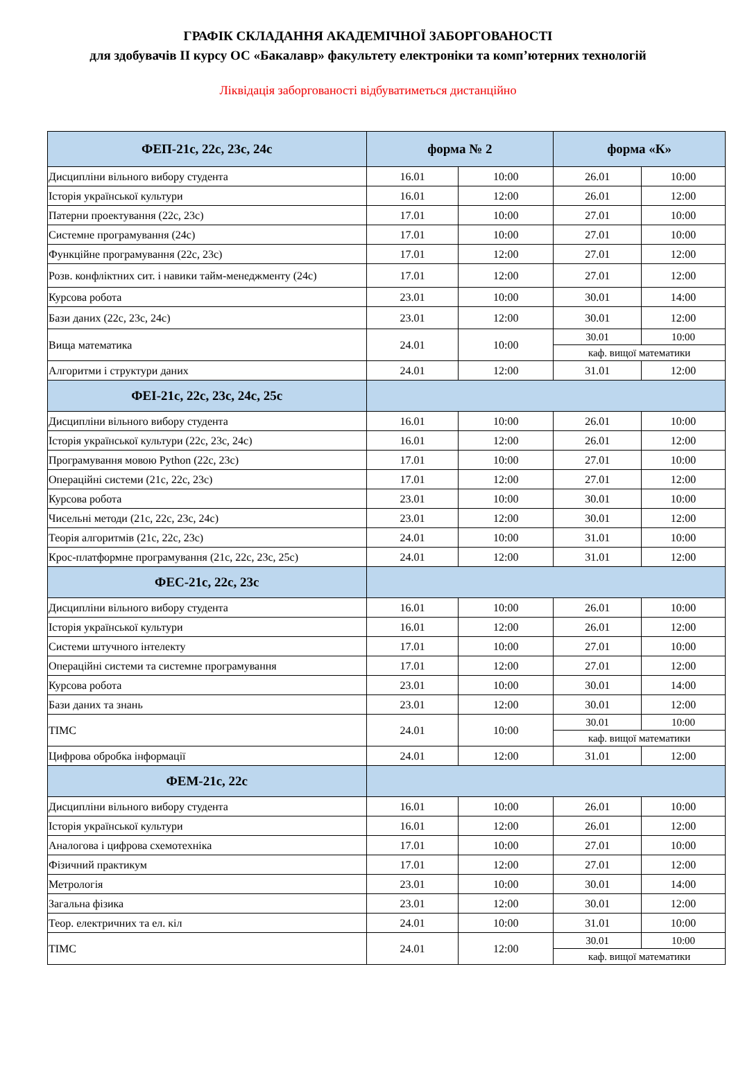ГРАФІК СКЛАДАННЯ АКАДЕМІЧНОЇ ЗАБОРГОВАНОСТІ
для здобувачів ІІ курсу ОС «Бакалавр» факультету електроніки та комп’ютерних технологій
Ліквідація заборгованості відбуватиметься дистанційно
| ФЕП-21с, 22с, 23с, 24с | форма № 2 | | форма «К» | |
| --- | --- | --- | --- | --- |
| Дисципліни вільного вибору студента | 16.01 | 10:00 | 26.01 | 10:00 |
| Історія української культури | 16.01 | 12:00 | 26.01 | 12:00 |
| Патерни проектування (22с, 23с) | 17.01 | 10:00 | 27.01 | 10:00 |
| Системне програмування (24с) | 17.01 | 10:00 | 27.01 | 10:00 |
| Функційне програмування (22с, 23с) | 17.01 | 12:00 | 27.01 | 12:00 |
| Розв. конфліктних сит. і навики тайм-менеджменту (24с) | 17.01 | 12:00 | 27.01 | 12:00 |
| Курсова робота | 23.01 | 10:00 | 30.01 | 14:00 |
| Бази даних (22с, 23с, 24с) | 23.01 | 12:00 | 30.01 | 12:00 |
| Вища математика | 24.01 | 10:00 | 30.01 | 10:00 |
| | | | каф. вищої математики | |
| Алгоритми і структури даних | 24.01 | 12:00 | 31.01 | 12:00 |
| ФЕІ-21с, 22с, 23с, 24с, 25с | | | | |
| Дисципліни вільного вибору студента | 16.01 | 10:00 | 26.01 | 10:00 |
| Історія української культури (22с, 23с, 24с) | 16.01 | 12:00 | 26.01 | 12:00 |
| Програмування мовою Python (22с, 23с) | 17.01 | 10:00 | 27.01 | 10:00 |
| Операційні системи (21с, 22с, 23с) | 17.01 | 12:00 | 27.01 | 12:00 |
| Курсова робота | 23.01 | 10:00 | 30.01 | 10:00 |
| Чисельні методи (21с, 22с, 23с, 24с) | 23.01 | 12:00 | 30.01 | 12:00 |
| Теорія алгоритмів (21с, 22с, 23с) | 24.01 | 10:00 | 31.01 | 10:00 |
| Крос-платформне програмування (21с, 22с, 23с, 25с) | 24.01 | 12:00 | 31.01 | 12:00 |
| ФЕС-21с, 22с, 23с | | | | |
| Дисципліни вільного вибору студента | 16.01 | 10:00 | 26.01 | 10:00 |
| Історія української культури | 16.01 | 12:00 | 26.01 | 12:00 |
| Системи штучного інтелекту | 17.01 | 10:00 | 27.01 | 10:00 |
| Операційні системи та системне програмування | 17.01 | 12:00 | 27.01 | 12:00 |
| Курсова робота | 23.01 | 10:00 | 30.01 | 14:00 |
| Бази даних та знань | 23.01 | 12:00 | 30.01 | 12:00 |
| ТІМС | 24.01 | 10:00 | 30.01 | 10:00 |
| | | | каф. вищої математики | |
| Цифрова обробка інформації | 24.01 | 12:00 | 31.01 | 12:00 |
| ФЕМ-21с, 22с | | | | |
| Дисципліни вільного вибору студента | 16.01 | 10:00 | 26.01 | 10:00 |
| Історія української культури | 16.01 | 12:00 | 26.01 | 12:00 |
| Аналогова і цифрова схемотехніка | 17.01 | 10:00 | 27.01 | 10:00 |
| Фізичний практикум | 17.01 | 12:00 | 27.01 | 12:00 |
| Метрологія | 23.01 | 10:00 | 30.01 | 14:00 |
| Загальна фізика | 23.01 | 12:00 | 30.01 | 12:00 |
| Теор. електричних та ел. кіл | 24.01 | 10:00 | 31.01 | 10:00 |
| ТІМС | 24.01 | 12:00 | 30.01 | 10:00 |
| | | | каф. вищої математики | |